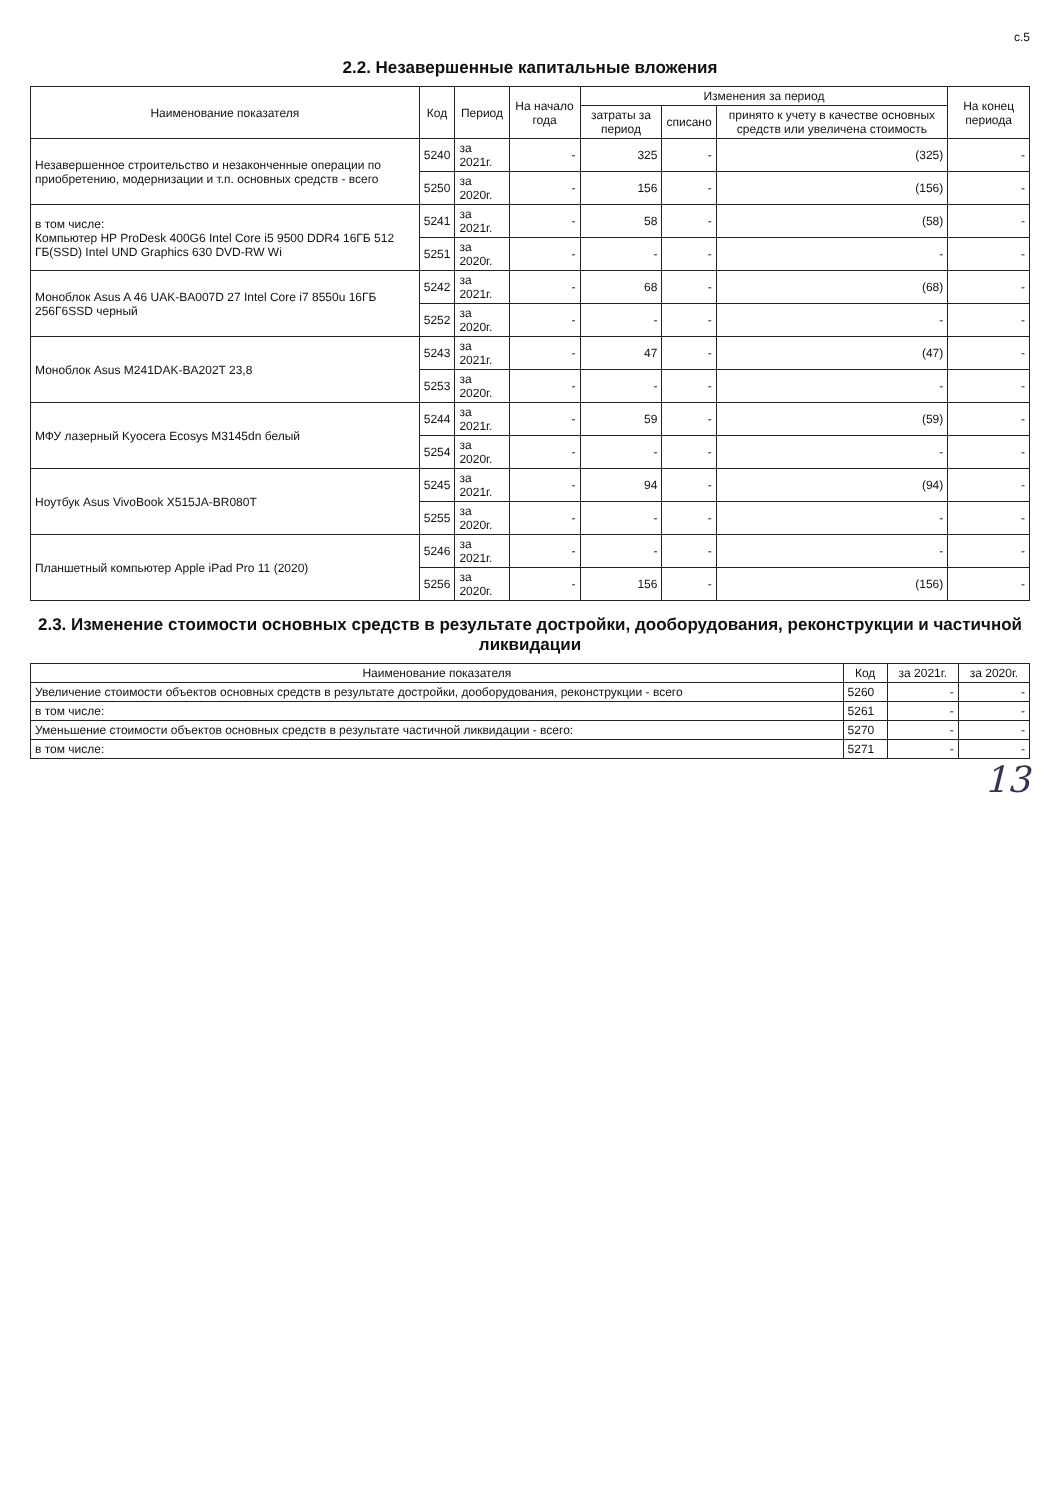с.5
2.2. Незавершенные капитальные вложения
| Наименование показателя | Код | Период | На начало года | Изменения за период | | | На конец периода |
| --- | --- | --- | --- | --- | --- | --- | --- |
| | | | | затраты за период | списано | принято к учету в качестве основных средств или увеличена стоимость | |
| Незавершенное строительство и незаконченные операции по приобретению, модернизации и т.п. основных средств - всего | 5240 | за 2021г. | - | 325 | - | (325) | - |
| | 5250 | за 2020г. | - | 156 | - | (156) | - |
| в том числе: Компьютер HP ProDesk 400G6 Intel Core i5 9500 DDR4 16ГБ 512 ГБ(SSD) Intel UND Graphics 630 DVD-RW Wi | 5241 | за 2021г. | - | 58 | - | (58) | - |
| | 5251 | за 2020г. | - | - | - | - | - |
| Моноблок Asus A 46 UAK-BA007D 27 Intel Core i7 8550u 16ГБ 256Г6SSD черный | 5242 | за 2021г. | - | 68 | - | (68) | - |
| | 5252 | за 2020г. | - | - | - | - | - |
| Моноблок Asus M241DAK-BA202T 23,8 | 5243 | за 2021г. | - | 47 | - | (47) | - |
| | 5253 | за 2020г. | - | - | - | - | - |
| МФУ лазерный Kyocera Ecosys M3145dn белый | 5244 | за 2021г. | - | 59 | - | (59) | - |
| | 5254 | за 2020г. | - | - | - | - | - |
| Ноутбук Asus VivoBook X515JA-BR080T | 5245 | за 2021г. | - | 94 | - | (94) | - |
| | 5255 | за 2020г. | - | - | - | - | - |
| Планшетный компьютер Apple iPad Pro 11 (2020) | 5246 | за 2021г. | - | - | - | - | - |
| | 5256 | за 2020г. | - | 156 | - | (156) | - |
2.3. Изменение стоимости основных средств в результате достройки, дооборудования, реконструкции и частичной ликвидации
| Наименование показателя | Код | за 2021г. | за 2020г. |
| --- | --- | --- | --- |
| Увеличение стоимости объектов основных средств в результате достройки, дооборудования, реконструкции - всего | 5260 | - | - |
| в том числе: | 5261 | - | - |
| Уменьшение стоимости объектов основных средств в результате частичной ликвидации - всего: | 5270 | - | - |
| в том числе: | 5271 | - | - |
13